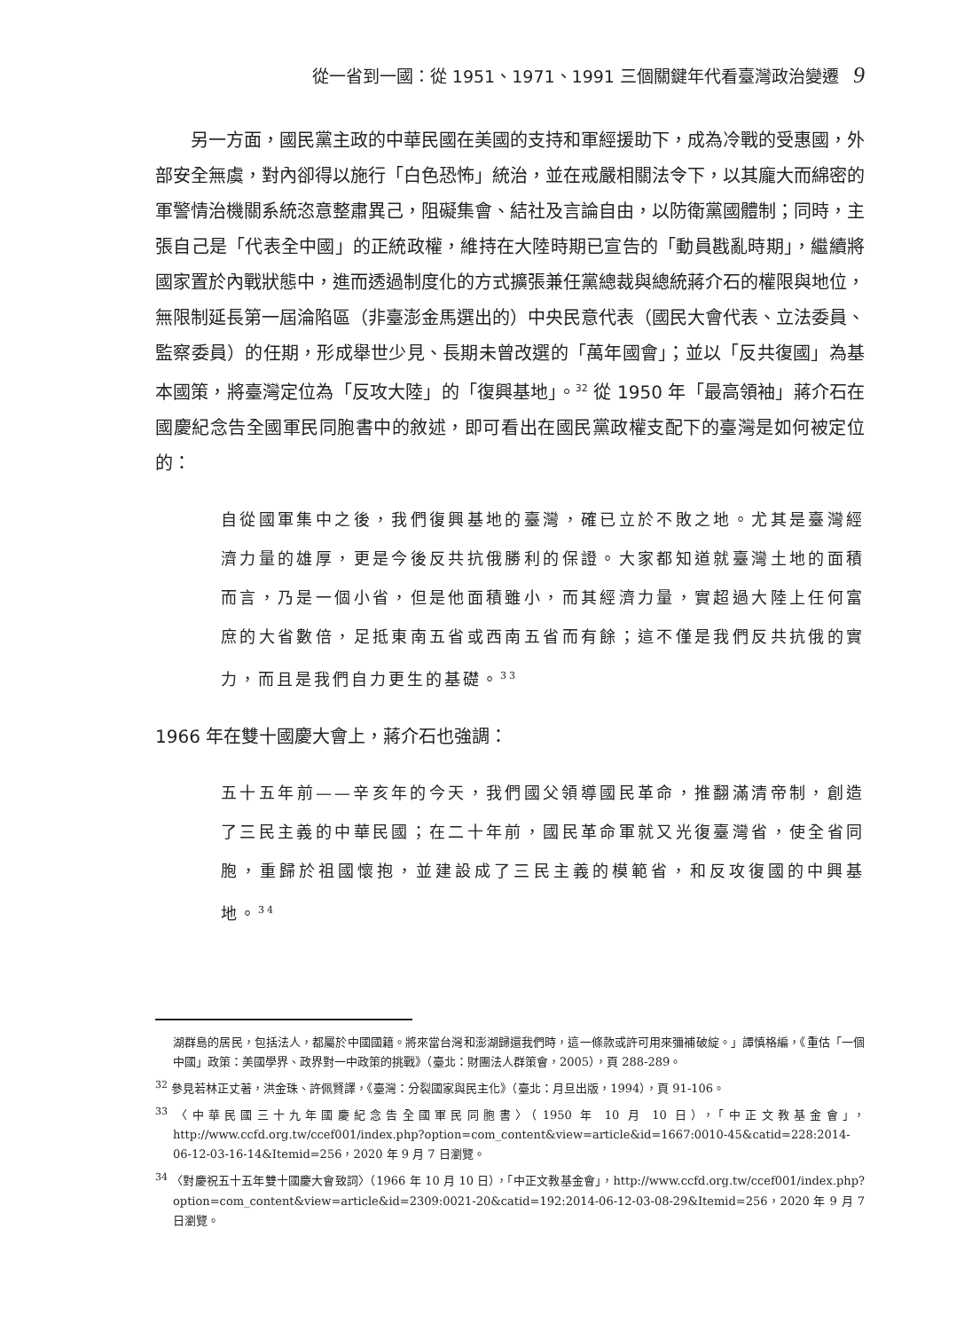從一省到一國：從 1951、1971、1991 三個關鍵年代看臺灣政治變遷 9
另一方面，國民黨主政的中華民國在美國的支持和軍經援助下，成為冷戰的受惠國，外部安全無虞，對內卻得以施行「白色恐怖」統治，並在戒嚴相關法令下，以其龐大而綿密的軍警情治機關系統恣意整肅異己，阻礙集會、結社及言論自由，以防衛黨國體制；同時，主張自己是「代表全中國」的正統政權，維持在大陸時期已宣告的「動員戡亂時期」，繼續將國家置於內戰狀態中，進而透過制度化的方式擴張兼任黨總裁與總統蔣介石的權限與地位，無限制延長第一屆淪陷區（非臺澎金馬選出的）中央民意代表（國民大會代表、立法委員、監察委員）的任期，形成舉世少見、長期未曾改選的「萬年國會」；並以「反共復國」為基本國策，將臺灣定位為「反攻大陸」的「復興基地」。<sup>32</sup> 從 1950 年「最高領袖」蔣介石在國慶紀念告全國軍民同胞書中的敘述，即可看出在國民黨政權支配下的臺灣是如何被定位的：
自從國軍集中之後，我們復興基地的臺灣，確已立於不敗之地。尤其是臺灣經濟力量的雄厚，更是今後反共抗俄勝利的保證。大家都知道就臺灣土地的面積而言，乃是一個小省，但是他面積雖小，而其經濟力量，實超過大陸上任何富庶的大省數倍，足抵東南五省或西南五省而有餘；這不僅是我們反共抗俄的實力，而且是我們自力更生的基礎。<sup>33</sup>
1966 年在雙十國慶大會上，蔣介石也強調：
五十五年前——辛亥年的今天，我們國父領導國民革命，推翻滿清帝制，創造了三民主義的中華民國；在二十年前，國民革命軍就又光復臺灣省，使全省同胞，重歸於祖國懷抱，並建設成了三民主義的模範省，和反攻復國的中興基地。<sup>34</sup>
湖群島的居民，包括法人，都屬於中國國籍。將來當台灣和澎湖歸還我們時，這一條款或許可用來彌補破綻。」譚慎格編，《重估「一個中國」政策：美國學界、政界對一中政策的挑戰》（臺北：財團法人群策會，2005），頁 288-289。
<sup>32</sup> 參見若林正丈著，洪金珠、許佩賢譯，《臺灣：分裂國家與民主化》（臺北：月旦出版，1994），頁 91-106。
<sup>33</sup> 〈中華民國三十九年國慶紀念告全國軍民同胞書〉（1950 年 10 月 10 日），「中正文教基金會」，http://www.ccfd.org.tw/ccef001/index.php?option=com_content&view=article&id=1667:0010-45&catid=228:2014-06-12-03-16-14&Itemid=256，2020 年 9 月 7 日瀏覽。
<sup>34</sup> 〈對慶祝五十五年雙十國慶大會致詞〉（1966 年 10 月 10 日），「中正文教基金會」，http://www.ccfd.org.tw/ccef001/index.php?option=com_content&view=article&id=2309:0021-20&catid=192:2014-06-12-03-08-29&Itemid=256，2020 年 9 月 7 日瀏覽。